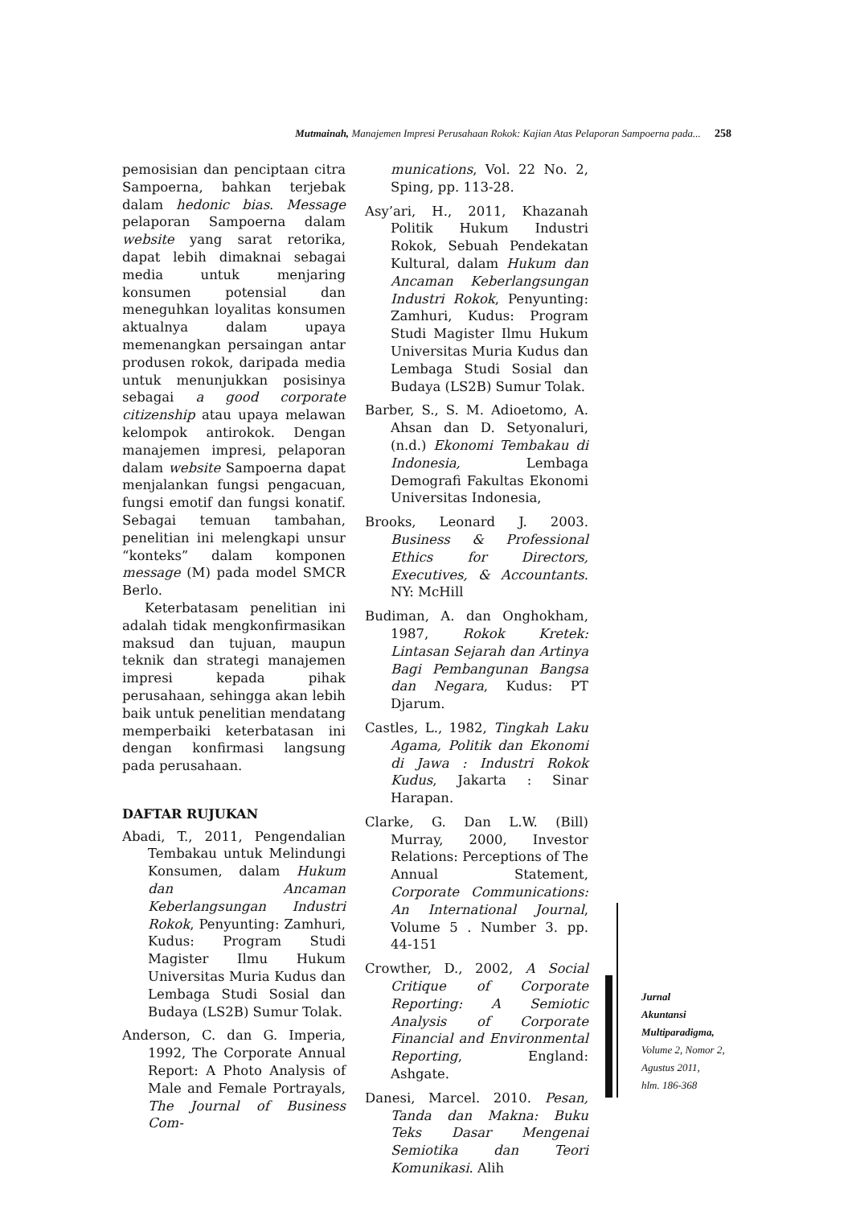Mutmainah, Manajemen Impresi Perusahaan Rokok: Kajian Atas Pelaporan Sampoerna pada... 258
pemosisian dan penciptaan citra Sampoerna, bahkan terjebak dalam hedonic bias. Message pelaporan Sampoerna dalam website yang sarat retorika, dapat lebih dimaknai sebagai media untuk menjaring konsumen potensial dan meneguhkan loyalitas konsumen aktualnya dalam upaya memenangkan persaingan antar produsen rokok, daripada media untuk menunjukkan posisinya sebagai a good corporate citizenship atau upaya melawan kelompok antirokok. Dengan manajemen impresi, pelaporan dalam website Sampoerna dapat menjalankan fungsi pengacuan, fungsi emotif dan fungsi konatif. Sebagai temuan tambahan, penelitian ini melengkapi unsur “konteks” dalam komponen message (M) pada model SMCR Berlo.
Keterbatasam penelitian ini adalah tidak mengkonfirmasikan maksud dan tujuan, maupun teknik dan strategi manajemen impresi kepada pihak perusahaan, sehingga akan lebih baik untuk penelitian mendatang memperbaiki keterbatasan ini dengan konfirmasi langsung pada perusahaan.
DAFTAR RUJUKAN
Abadi, T., 2011, Pengendalian Tembakau untuk Melindungi Konsumen, dalam Hukum dan Ancaman Keberlangsungan Industri Rokok, Penyunting: Zamhuri, Kudus: Program Studi Magister Ilmu Hukum Universitas Muria Kudus dan Lembaga Studi Sosial dan Budaya (LS2B) Sumur Tolak.
Anderson, C. dan G. Imperia, 1992, The Corporate Annual Report: A Photo Analysis of Male and Female Portrayals, The Journal of Business Com-
munications, Vol. 22 No. 2, Sping, pp. 113-28.
Asy’ari, H., 2011, Khazanah Politik Hukum Industri Rokok, Sebuah Pendekatan Kultural, dalam Hukum dan Ancaman Keberlangsungan Industri Rokok, Penyunting: Zamhuri, Kudus: Program Studi Magister Ilmu Hukum Universitas Muria Kudus dan Lembaga Studi Sosial dan Budaya (LS2B) Sumur Tolak.
Barber, S., S. M. Adioetomo, A. Ahsan dan D. Setyonaluri, (n.d.) Ekonomi Tembakau di Indonesia, Lembaga Demografi Fakultas Ekonomi Universitas Indonesia,
Brooks, Leonard J. 2003. Business & Professional Ethics for Directors, Executives, & Accountants. NY: McHill
Budiman, A. dan Onghokham, 1987, Rokok Kretek: Lintasan Sejarah dan Artinya Bagi Pembangunan Bangsa dan Negara, Kudus: PT Djarum.
Castles, L., 1982, Tingkah Laku Agama, Politik dan Ekonomi di Jawa : Industri Rokok Kudus, Jakarta : Sinar Harapan.
Clarke, G. Dan L.W. (Bill) Murray, 2000, Investor Relations: Perceptions of The Annual Statement, Corporate Communications: An International Journal, Volume 5 . Number 3. pp. 44-151
Crowther, D., 2002, A Social Critique of Corporate Reporting: A Semiotic Analysis of Corporate Financial and Environmental Reporting, England: Ashgate.
Danesi, Marcel. 2010. Pesan, Tanda dan Makna: Buku Teks Dasar Mengenai Semiotika dan Teori Komunikasi. Alih
Jurnal
Akuntansi
Multiparadigma,
Volume 2, Nomor 2,
Agustus 2011,
hlm. 186-368